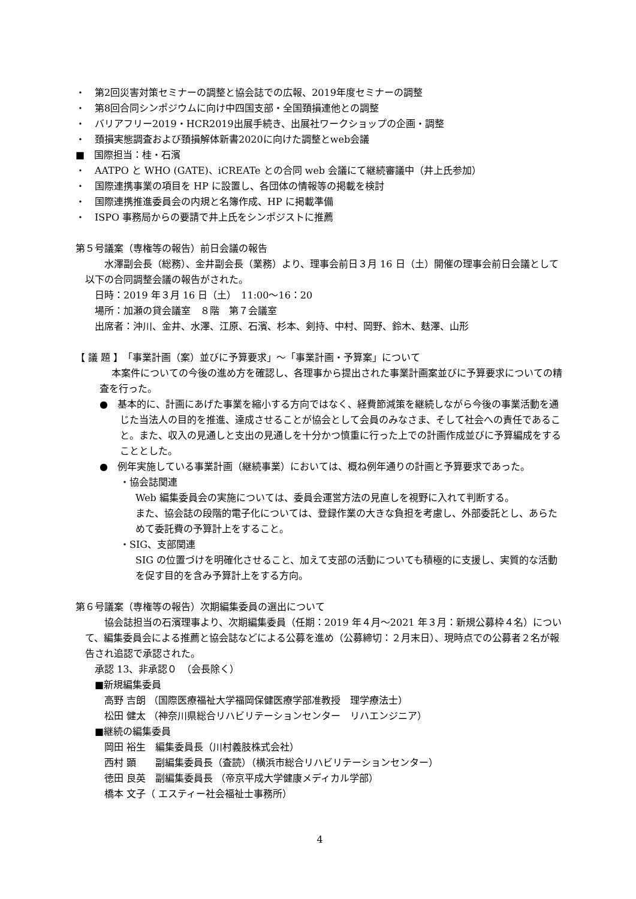・　第2回災害対策セミナーの調整と協会誌での広報、2019年度セミナーの調整
・　第8回合同シンポジウムに向け中四国支部・全国頚損連他との調整
・　バリアフリー2019・HCR2019出展手続き、出展社ワークショップの企画・調整
・　頚損実態調査および頚損解体新書2020に向けた調整とweb会議
■　国際担当：桂・石濱
・　AATPO と WHO (GATE)、iCREATe との合同 web 会議にて継続審議中（井上氏参加）
・　国際連携事業の項目を HP に設置し、各団体の情報等の掲載を検討
・　国際連携推進委員会の内規と名簿作成、HP に掲載準備
・　ISPO 事務局からの要請で井上氏をシンポジストに推薦
第５号議案（専権等の報告）前日会議の報告
水澤副会長（総務）、金井副会長（業務）より、理事会前日３月 16 日（土）開催の理事会前日会議として以下の合同調整会議の報告がされた。
日時：2019 年３月 16 日（土）　11:00～16：20
場所：加瀬の貸会議室　８階　第７会議室
出席者：沖川、金井、水澤、江原、石濱、杉本、剣持、中村、岡野、鈴木、麸澤、山形
【 議 題 】　「事業計画（案）並びに予算要求」～「事業計画・予算案」について
本案件についての今後の進め方を確認し、各理事から提出された事業計画案並びに予算要求についての精査を行った。
●　基本的に、計画にあげた事業を縮小する方向ではなく、経費節減策を継続しながら今後の事業活動を通じた当法人の目的を推進、達成させることが協会として会員のみなさま、そして社会への責任であること。また、収入の見通しと支出の見通しを十分かつ慎重に行った上での計画作成並びに予算編成をすることとした。
●　例年実施している事業計画（継続事業）においては、概ね例年通りの計画と予算要求であった。
・協会誌関連
Web 編集委員会の実施については、委員会運営方法の見直しを視野に入れて判断する。
また、協会誌の段階的電子化については、登録作業の大きな負担を考慮し、外部委託とし、あらためて委託費の予算計上をすること。
・SIG、支部関連
SIG の位置づけを明確化させること、加えて支部の活動についても積極的に支援し、実質的な活動を促す目的を含み予算計上をする方向。
第６号議案（専権等の報告）次期編集委員の選出について
協会誌担当の石濱理事より、次期編集委員（任期：2019 年４月～2021 年３月：新規公募枠４名）について、編集委員会による推薦と協会誌などによる公募を進め（公募締切：２月末日）、現時点での公募者２名が報告され追認で承認された。
承認 13、非承認０　（会長除く）
■新規編集委員
高野 吉朗 （国際医療福祉大学福岡保健医療学部准教授　理学療法士）
松田 健太 （神奈川県総合リハビリテーションセンター　リハエンジニア）
■継続の編集委員
岡田 裕生　編集委員長（川村義肢株式会社）
西村 顕　　副編集委員長（査読）（横浜市総合リハビリテーションセンター）
徳田 良英　副編集委員長 （帝京平成大学健康メディカル学部）
橋本 文子（ エスティー社会福祉士事務所）
4